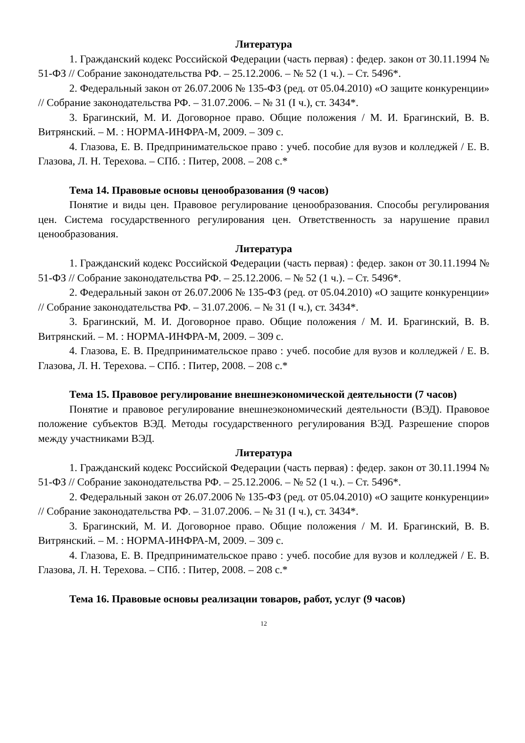Литература
1. Гражданский кодекс Российской Федерации (часть первая) : федер. закон от 30.11.1994 № 51-ФЗ // Собрание законодательства РФ. – 25.12.2006. – № 52 (1 ч.). – Ст. 5496*.
2. Федеральный закон от 26.07.2006 № 135-ФЗ (ред. от 05.04.2010) «О защите конкуренции» // Собрание законодательства РФ. – 31.07.2006. – № 31 (I ч.), ст. 3434*.
3. Брагинский, М. И. Договорное право. Общие положения / М. И. Брагинский, В. В. Витрянский. – М. : НОРМА-ИНФРА-М, 2009. – 309 с.
4. Глазова, Е. В. Предпринимательское право : учеб. пособие для вузов и колледжей / Е. В. Глазова, Л. Н. Терехова. – СПб. : Питер, 2008. – 208 с.*
Тема 14. Правовые основы ценообразования (9 часов)
Понятие и виды цен. Правовое регулирование ценообразования. Способы регулирования цен. Система государственного регулирования цен. Ответственность за нарушение правил ценообразования.
Литература
1. Гражданский кодекс Российской Федерации (часть первая) : федер. закон от 30.11.1994 № 51-ФЗ // Собрание законодательства РФ. – 25.12.2006. – № 52 (1 ч.). – Ст. 5496*.
2. Федеральный закон от 26.07.2006 № 135-ФЗ (ред. от 05.04.2010) «О защите конкуренции» // Собрание законодательства РФ. – 31.07.2006. – № 31 (I ч.), ст. 3434*.
3. Брагинский, М. И. Договорное право. Общие положения / М. И. Брагинский, В. В. Витрянский. – М. : НОРМА-ИНФРА-М, 2009. – 309 с.
4. Глазова, Е. В. Предпринимательское право : учеб. пособие для вузов и колледжей / Е. В. Глазова, Л. Н. Терехова. – СПб. : Питер, 2008. – 208 с.*
Тема 15. Правовое регулирование внешнеэкономической деятельности (7 часов)
Понятие и правовое регулирование внешнеэкономический деятельности (ВЭД). Правовое положение субъектов ВЭД. Методы государственного регулирования ВЭД. Разрешение споров между участниками ВЭД.
Литература
1. Гражданский кодекс Российской Федерации (часть первая) : федер. закон от 30.11.1994 № 51-ФЗ // Собрание законодательства РФ. – 25.12.2006. – № 52 (1 ч.). – Ст. 5496*.
2. Федеральный закон от 26.07.2006 № 135-ФЗ (ред. от 05.04.2010) «О защите конкуренции» // Собрание законодательства РФ. – 31.07.2006. – № 31 (I ч.), ст. 3434*.
3. Брагинский, М. И. Договорное право. Общие положения / М. И. Брагинский, В. В. Витрянский. – М. : НОРМА-ИНФРА-М, 2009. – 309 с.
4. Глазова, Е. В. Предпринимательское право : учеб. пособие для вузов и колледжей / Е. В. Глазова, Л. Н. Терехова. – СПб. : Питер, 2008. – 208 с.*
Тема 16. Правовые основы реализации товаров, работ, услуг (9 часов)
12